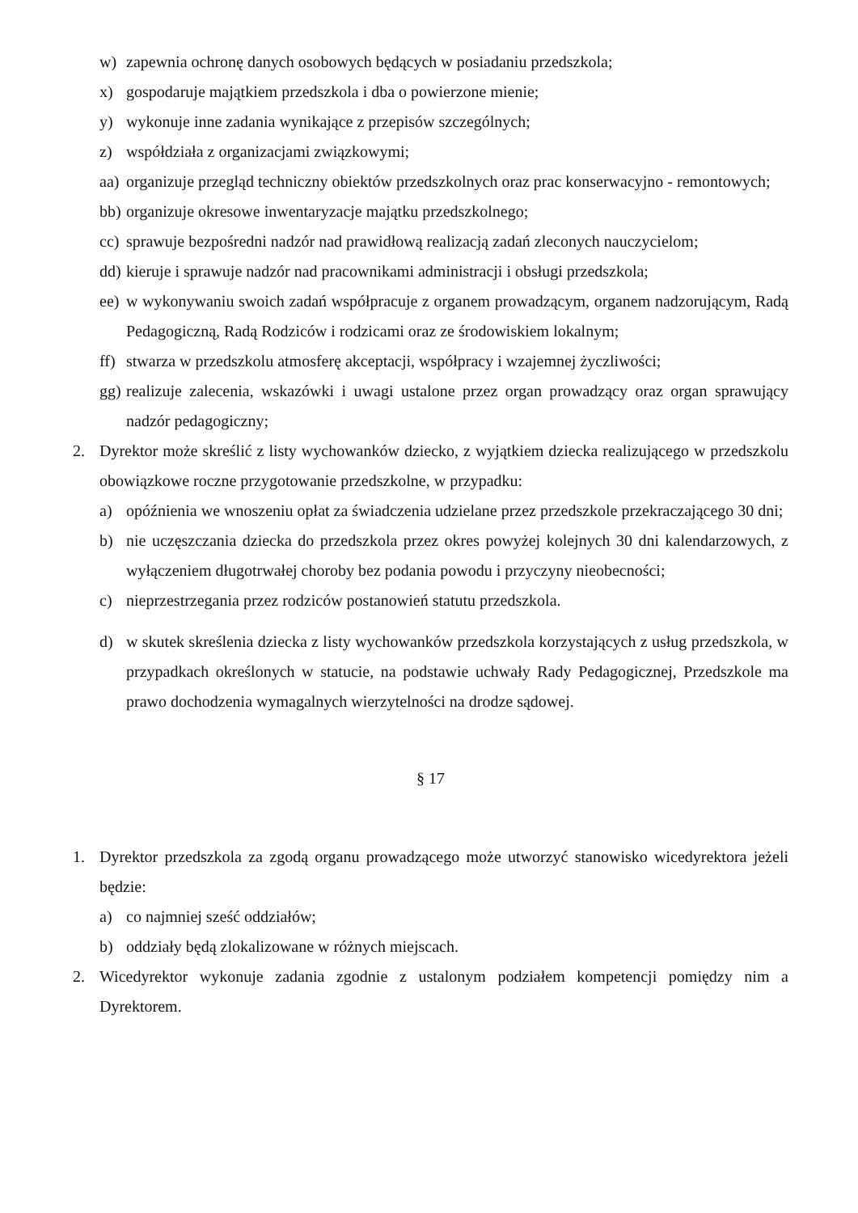w) zapewnia ochronę danych osobowych będących w posiadaniu przedszkola;
x) gospodaruje majątkiem przedszkola i dba o powierzone mienie;
y) wykonuje inne zadania wynikające z przepisów szczególnych;
z) współdziała z organizacjami związkowymi;
aa) organizuje przegląd techniczny obiektów przedszkolnych oraz prac konserwacyjno - remontowych;
bb) organizuje okresowe inwentaryzacje majątku przedszkolnego;
cc) sprawuje bezpośredni nadzór nad prawidłową realizacją zadań zleconych nauczycielom;
dd) kieruje i sprawuje nadzór nad pracownikami administracji i obsługi przedszkola;
ee) w wykonywaniu swoich zadań współpracuje z organem prowadzącym, organem nadzorującym, Radą Pedagogiczną, Radą Rodziców i rodzicami oraz ze środowiskiem lokalnym;
ff) stwarza w przedszkolu atmosferę akceptacji, współpracy i wzajemnej życzliwości;
gg) realizuje zalecenia, wskazówki i uwagi ustalone przez organ prowadzący oraz organ sprawujący nadzór pedagogiczny;
2. Dyrektor może skreślić z listy wychowanków dziecko, z wyjątkiem dziecka realizującego w przedszkolu obowiązkowe roczne przygotowanie przedszkolne, w przypadku:
a) opóźnienia we wnoszeniu opłat za świadczenia udzielane przez przedszkole przekraczającego 30 dni;
b) nie uczęszczania dziecka do przedszkola przez okres powyżej kolejnych 30 dni kalendarzowych, z wyłączeniem długotrwałej choroby bez podania powodu i przyczyny nieobecności;
c) nieprzestrzegania przez rodziców postanowień statutu przedszkola.
d) w skutek skreślenia dziecka z listy wychowanków przedszkola korzystających z usług przedszkola, w przypadkach określonych w statucie, na podstawie uchwały Rady Pedagogicznej, Przedszkole ma prawo dochodzenia wymagalnych wierzytelności na drodze sądowej.
§ 17
1. Dyrektor przedszkola za zgodą organu prowadzącego może utworzyć stanowisko wicedyrektora jeżeli będzie:
a) co najmniej sześć oddziałów;
b) oddziały będą zlokalizowane w różnych miejscach.
2. Wicedyrektor wykonuje zadania zgodnie z ustalonym podziałem kompetencji pomiędzy nim a Dyrektorem.